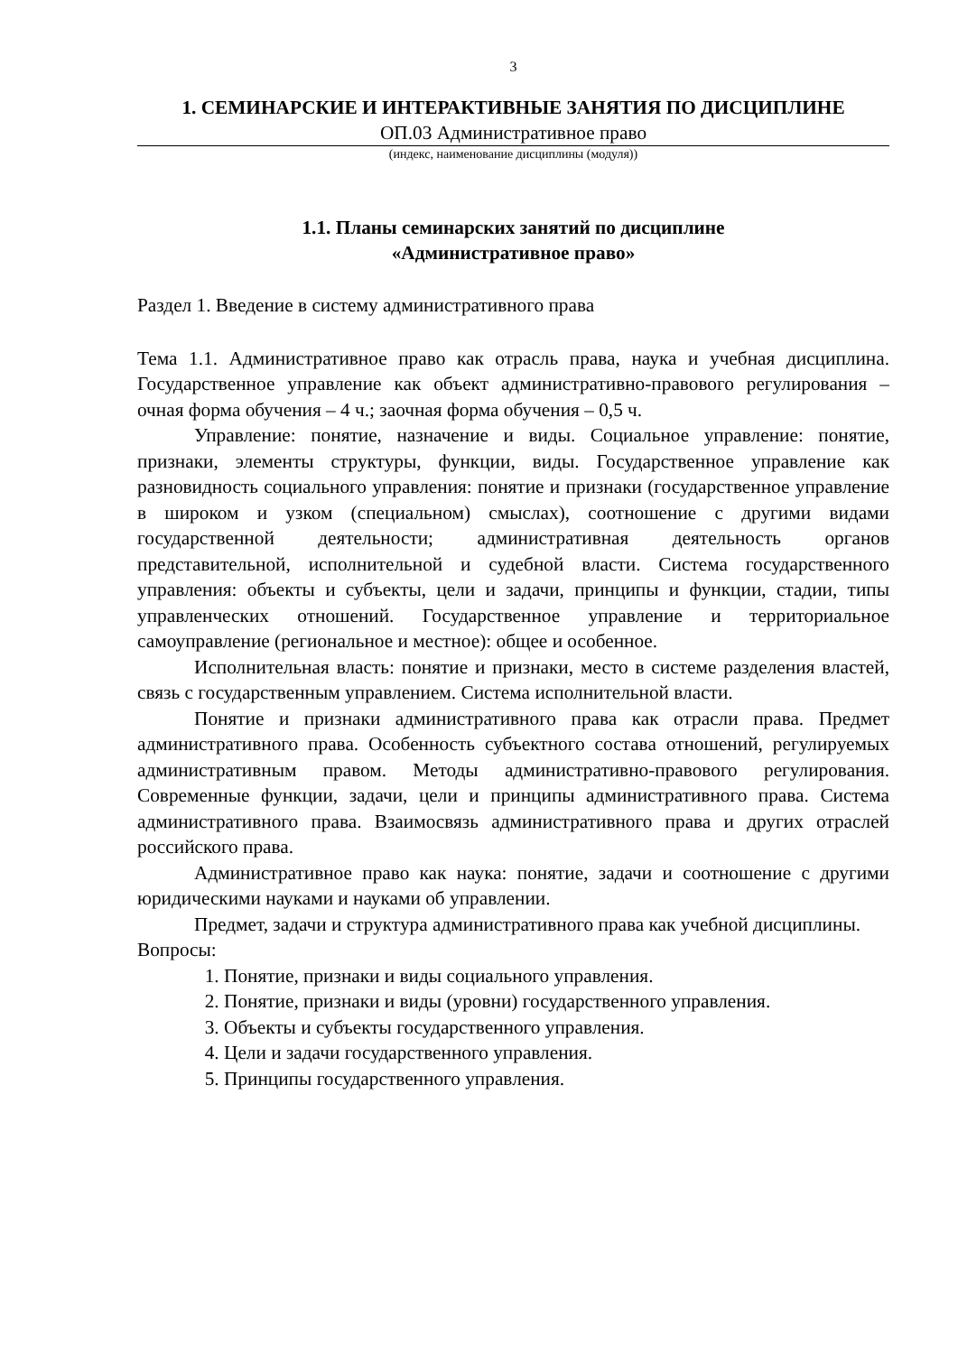3
1. СЕМИНАРСКИЕ И ИНТЕРАКТИВНЫЕ ЗАНЯТИЯ ПО ДИСЦИПЛИНЕ
ОП.03 Административное право
(индекс, наименование дисциплины (модуля))
1.1. Планы семинарских занятий по дисциплине
«Административное право»
Раздел 1. Введение в систему административного права
Тема 1.1. Административное право как отрасль права, наука и учебная дисциплина. Государственное управление как объект административно-правового регулирования – очная форма обучения – 4 ч.; заочная форма обучения – 0,5 ч.
Управление: понятие, назначение и виды. Социальное управление: понятие, признаки, элементы структуры, функции, виды. Государственное управление как разновидность социального управления: понятие и признаки (государственное управление в широком и узком (специальном) смыслах), соотношение с другими видами государственной деятельности; административная деятельность органов представительной, исполнительной и судебной власти. Система государственного управления: объекты и субъекты, цели и задачи, принципы и функции, стадии, типы управленческих отношений. Государственное управление и территориальное самоуправление (региональное и местное): общее и особенное.
Исполнительная власть: понятие и признаки, место в системе разделения властей, связь с государственным управлением. Система исполнительной власти.
Понятие и признаки административного права как отрасли права. Предмет административного права. Особенность субъектного состава отношений, регулируемых административным правом. Методы административно-правового регулирования. Современные функции, задачи, цели и принципы административного права. Система административного права. Взаимосвязь административного права и других отраслей российского права.
Административное право как наука: понятие, задачи и соотношение с другими юридическими науками и науками об управлении.
Предмет, задачи и структура административного права как учебной дисциплины.
Вопросы:
1. Понятие, признаки и виды социального управления.
2. Понятие, признаки и виды (уровни) государственного управления.
3. Объекты и субъекты государственного управления.
4. Цели и задачи государственного управления.
5. Принципы государственного управления.